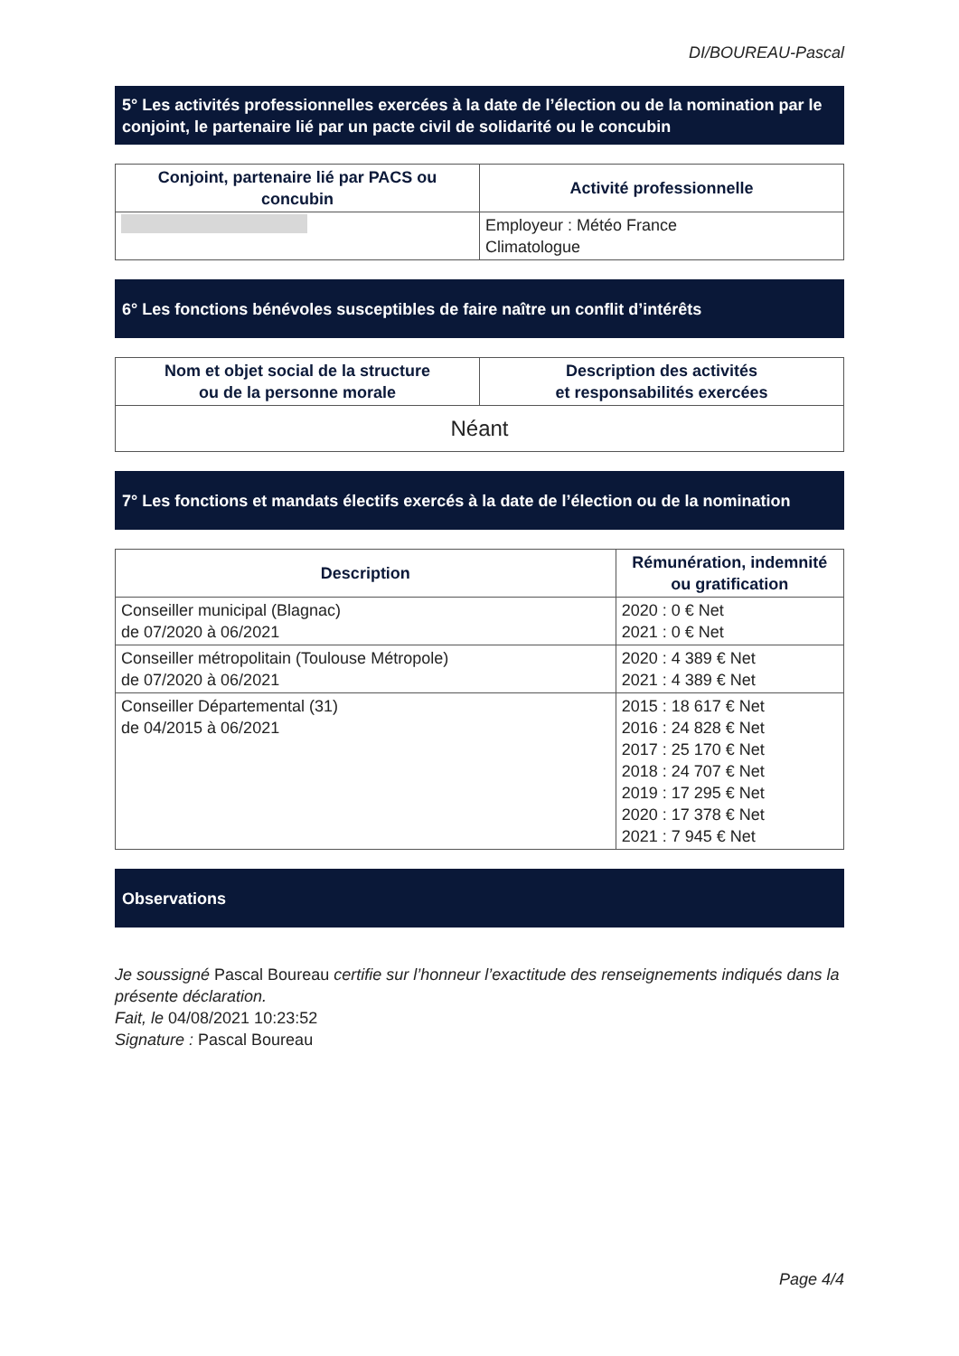DI/BOUREAU-Pascal
5° Les activités professionnelles exercées à la date de l’élection ou de la nomination par le conjoint, le partenaire lié par un pacte civil de solidarité ou le concubin
| Conjoint, partenaire lié par PACS ou concubin | Activité professionnelle |
| --- | --- |
| | Employeur : Météo France Climatologue |
6° Les fonctions bénévoles susceptibles de faire naître un conflit d’intérêts
| Nom et objet social de la structure ou de la personne morale | Description des activités et responsabilités exercées |
| --- | --- |
| Néant | |
7° Les fonctions et mandats électifs exercés à la date de l’élection ou de la nomination
| Description | Rémunération, indemnité ou gratification |
| --- | --- |
| Conseiller municipal (Blagnac) de 07/2020 à 06/2021 | 2020 : 0 € Net 2021 : 0 € Net |
| Conseiller métropolitain (Toulouse Métropole) de 07/2020 à 06/2021 | 2020 : 4 389 € Net 2021 : 4 389 € Net |
| Conseiller Départemental (31) de 04/2015 à 06/2021 | 2015 : 18 617 € Net 2016 : 24 828 € Net 2017 : 25 170 € Net 2018 : 24 707 € Net 2019 : 17 295 € Net 2020 : 17 378 € Net 2021 : 7 945 € Net |
Observations
Je soussigné Pascal Boureau certifie sur l’honneur l’exactitude des renseignements indiqués dans la présente déclaration.
Fait, le 04/08/2021 10:23:52
Signature : Pascal Boureau
Page 4/4